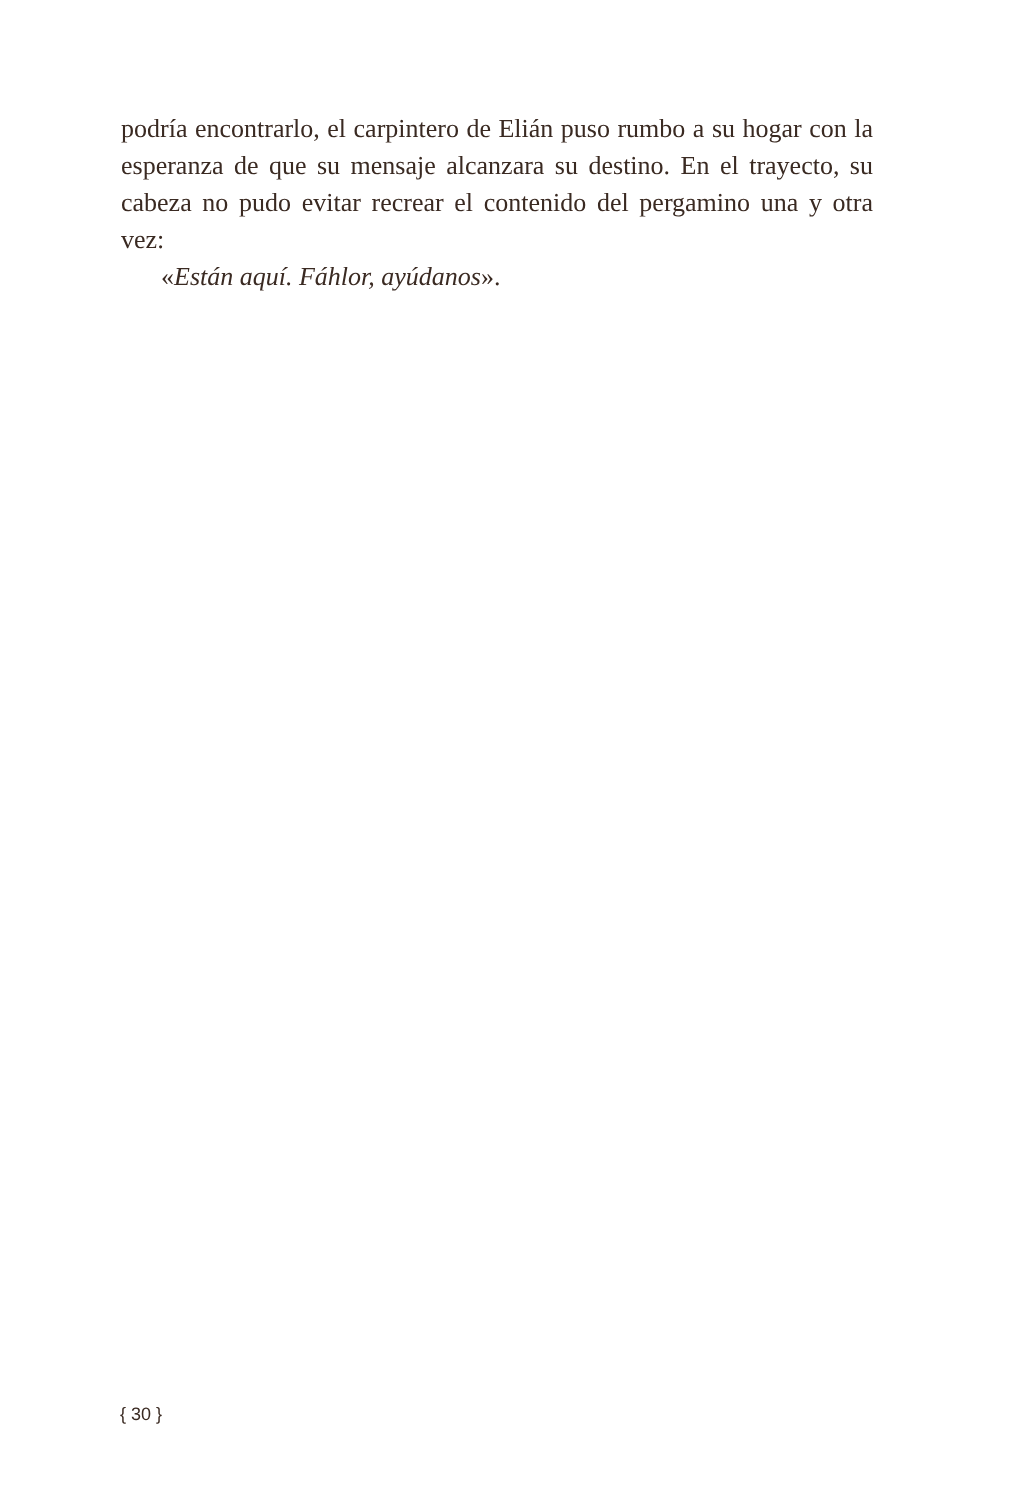podría encontrarlo, el carpintero de Elián puso rumbo a su hogar con la esperanza de que su mensaje alcanzara su destino. En el trayecto, su cabeza no pudo evitar recrear el contenido del pergamino una y otra vez:
«Están aquí. Fáhlor, ayúdanos».
{ 30 }